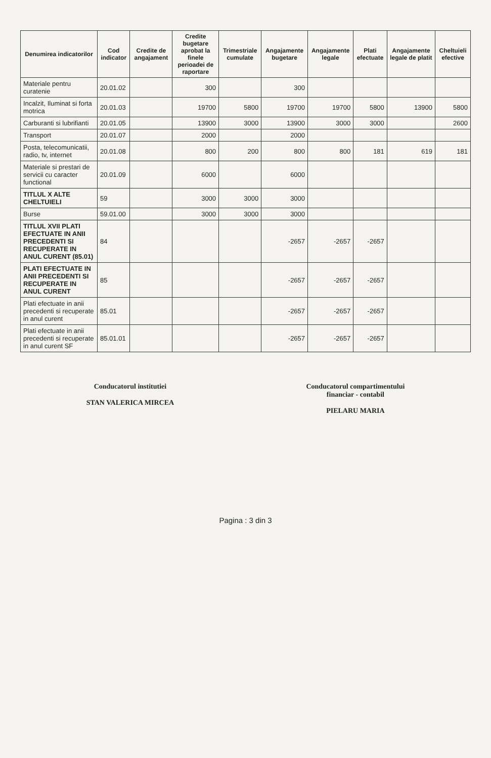| Denumirea indicatorilor | Cod indicator | Credite de angajament | Credite bugetare aprobat la finele perioadei de raportare | Trimestriale cumulate | Angajamente bugetare | Angajamente legale | Plati efectuate | Angajamente legale de platit | Cheltuieli efective |
| --- | --- | --- | --- | --- | --- | --- | --- | --- | --- |
| Materiale pentru curatenie | 20.01.02 | | 300 | | 300 | | | | |
| Incalzit, Iluminat si forta motrica | 20.01.03 | | 19700 | 5800 | 19700 | 19700 | 5800 | 13900 | 5800 |
| Carburanti si lubrifianti | 20.01.05 | | 13900 | 3000 | 13900 | 3000 | 3000 | | 2600 |
| Transport | 20.01.07 | | 2000 | | 2000 | | | | |
| Posta, telecomunicatii, radio, tv, internet | 20.01.08 | | 800 | 200 | 800 | 800 | 181 | 619 | 181 |
| Materiale si prestari de servicii cu caracter functional | 20.01.09 | | 6000 | | 6000 | | | | |
| TITLUL X ALTE CHELTUIELI | 59 | | 3000 | 3000 | 3000 | | | | |
| Burse | 59.01.00 | | 3000 | 3000 | 3000 | | | | |
| TITLUL XVII PLATI EFECTUATE IN ANII PRECEDENTI SI RECUPERATE IN ANUL CURENT (85.01) | 84 | | | | -2657 | -2657 | -2657 | | |
| PLATI EFECTUATE IN ANII PRECEDENTI SI RECUPERATE IN ANUL CURENT | 85 | | | | -2657 | -2657 | -2657 | | |
| Plati efectuate in anii precedenti si recuperate in anul curent | 85.01 | | | | -2657 | -2657 | -2657 | | |
| Plati efectuate in anii precedenti si recuperate in anul curent SF | 85.01.01 | | | | -2657 | -2657 | -2657 | | |
Conducatorul institutiei
STAN VALERICA MIRCEA
Conducatorul compartimentului
financiar - contabil
PIELARU MARIA
Pagina : 3 din 3